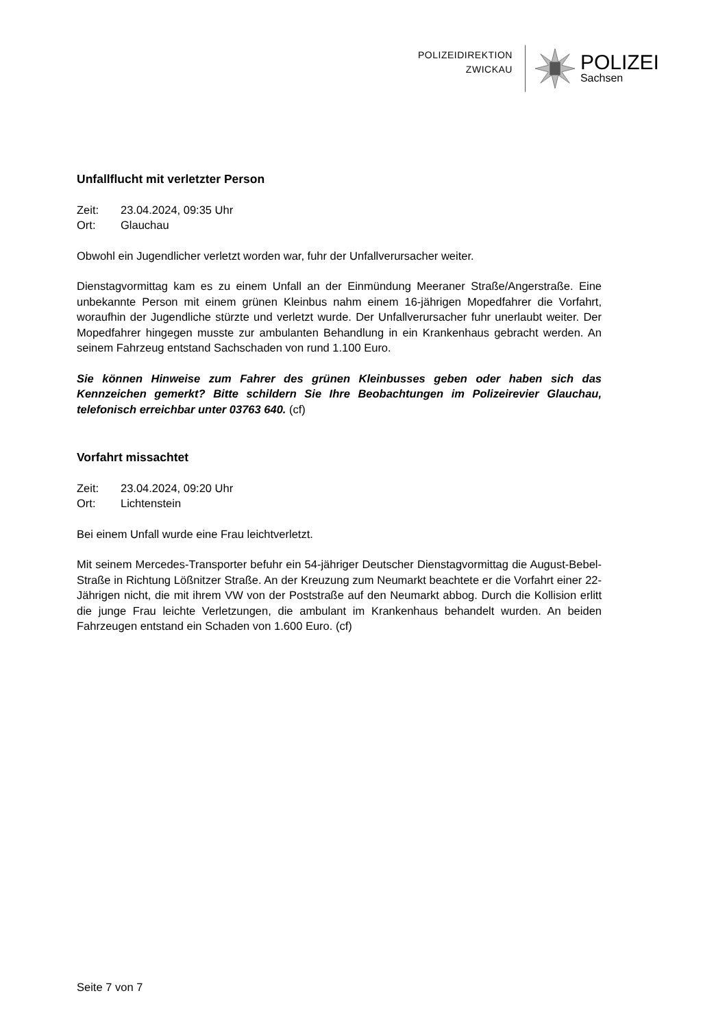POLIZEIDIREKTION
ZWICKAU
POLIZEI
Sachsen
Unfallflucht mit verletzter Person
| Zeit: | 23.04.2024, 09:35 Uhr |
| Ort: | Glauchau |
Obwohl ein Jugendlicher verletzt worden war, fuhr der Unfallverursacher weiter.
Dienstagvormittag kam es zu einem Unfall an der Einmündung Meeraner Straße/Angerstraße. Eine unbekannte Person mit einem grünen Kleinbus nahm einem 16-jährigen Mopedfahrer die Vorfahrt, woraufhin der Jugendliche stürzte und verletzt wurde. Der Unfallverursacher fuhr unerlaubt weiter. Der Mopedfahrer hingegen musste zur ambulanten Behandlung in ein Krankenhaus gebracht werden. An seinem Fahrzeug entstand Sachschaden von rund 1.100 Euro.
Sie können Hinweise zum Fahrer des grünen Kleinbusses geben oder haben sich das Kennzeichen gemerkt? Bitte schildern Sie Ihre Beobachtungen im Polizeirevier Glauchau, telefonisch erreichbar unter 03763 640. (cf)
Vorfahrt missachtet
| Zeit: | 23.04.2024, 09:20 Uhr |
| Ort: | Lichtenstein |
Bei einem Unfall wurde eine Frau leichtverletzt.
Mit seinem Mercedes-Transporter befuhr ein 54-jähriger Deutscher Dienstagvormittag die August-Bebel-Straße in Richtung Lößnitzer Straße. An der Kreuzung zum Neumarkt beachtete er die Vorfahrt einer 22-Jährigen nicht, die mit ihrem VW von der Poststraße auf den Neumarkt abbog. Durch die Kollision erlitt die junge Frau leichte Verletzungen, die ambulant im Krankenhaus behandelt wurden. An beiden Fahrzeugen entstand ein Schaden von 1.600 Euro. (cf)
Seite 7 von 7